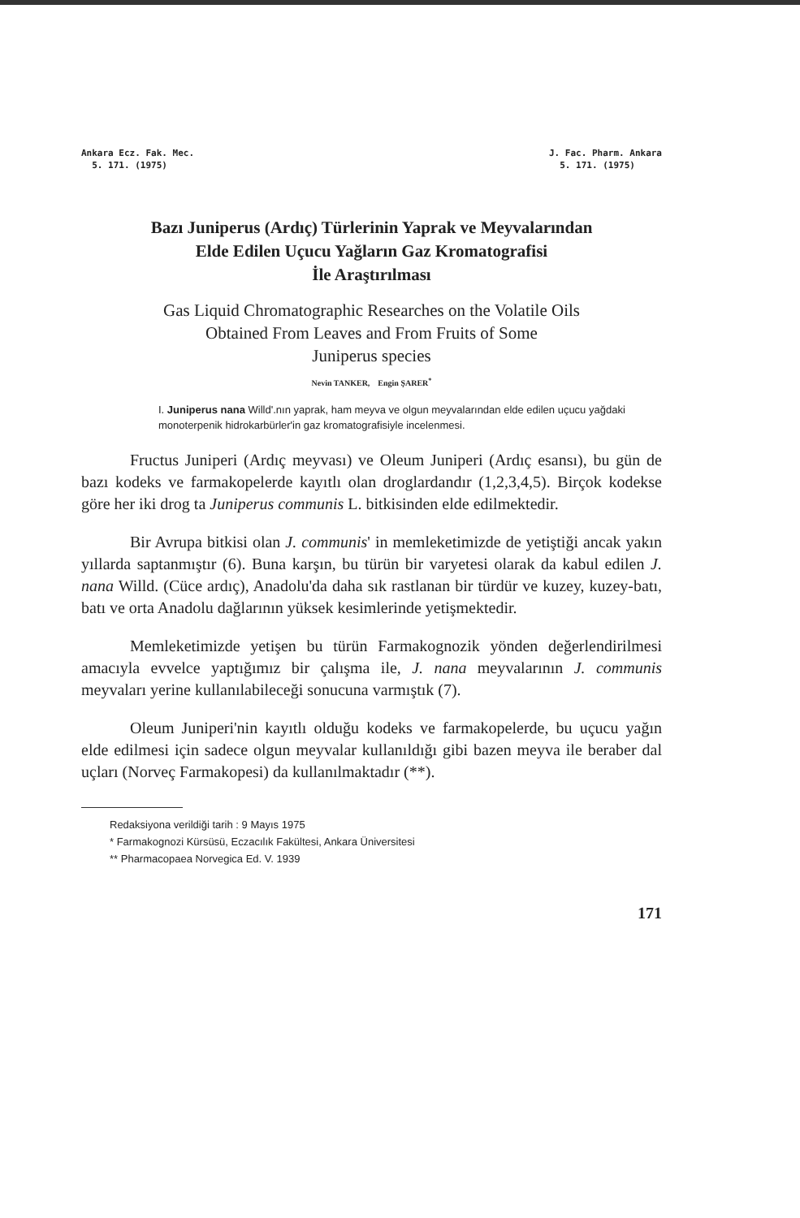Ankara Ecz. Fak. Mec.
5. 171. (1975)
J. Fac. Pharm. Ankara
5. 171. (1975)
Bazı Juniperus (Ardıç) Türlerinin Yaprak ve Meyvalarından
Elde Edilen Uçucu Yağların Gaz Kromatografisi
İle Araştırılması
Gas Liquid Chromatographic Researches on the Volatile Oils
Obtained From Leaves and From Fruits of Some
Juniperus species
Nevin TANKER, Engin ŞARER<sup>*</sup>
I. Juniperus nana Willd'.nın yaprak, ham meyva ve olgun meyvalarından elde edilen uçucu yağdaki monoterpenik hidrokarbürler'in gaz kromatografisiyle incelenmesi.
Fructus Juniperi (Ardıç meyvası) ve Oleum Juniperi (Ardıç esansı), bu gün de bazı kodeks ve farmakopelerde kayıtlı olan droglardandır (1,2,3,4,5). Birçok kodekse göre her iki drog ta Juniperus communis L. bitkisinden elde edilmektedir.
Bir Avrupa bitkisi olan J. communis' in memleketimizde de yetiştiği ancak yakın yıllarda saptanmıştır (6). Buna karşın, bu türün bir varyetesi olarak da kabul edilen J. nana Willd. (Cüce ardıç), Anadolu'da daha sık rastlanan bir türdür ve kuzey, kuzey-batı, batı ve orta Anadolu dağlarının yüksek kesimlerinde yetişmektedir.
Memleketimizde yetişen bu türün Farmakognozik yönden değerlendirilmesi amacıyla evvelce yaptığımız bir çalışma ile, J. nana meyvalarının J. communis meyvaları yerine kullanılabileceği sonucuna varmıştık (7).
Oleum Juniperi'nin kayıtlı olduğu kodeks ve farmakopelerde, bu uçucu yağın elde edilmesi için sadece olgun meyvalar kullanıldığı gibi bazen meyva ile beraber dal uçları (Norveç Farmakopesi) da kullanılmaktadır (**).
Redaksiyona verildiği tarih : 9 Mayıs 1975
* Farmakognozi Kürsüsü, Eczacılık Fakültesi, Ankara Üniversitesi
** Pharmacopaea Norvegica Ed. V. 1939
171